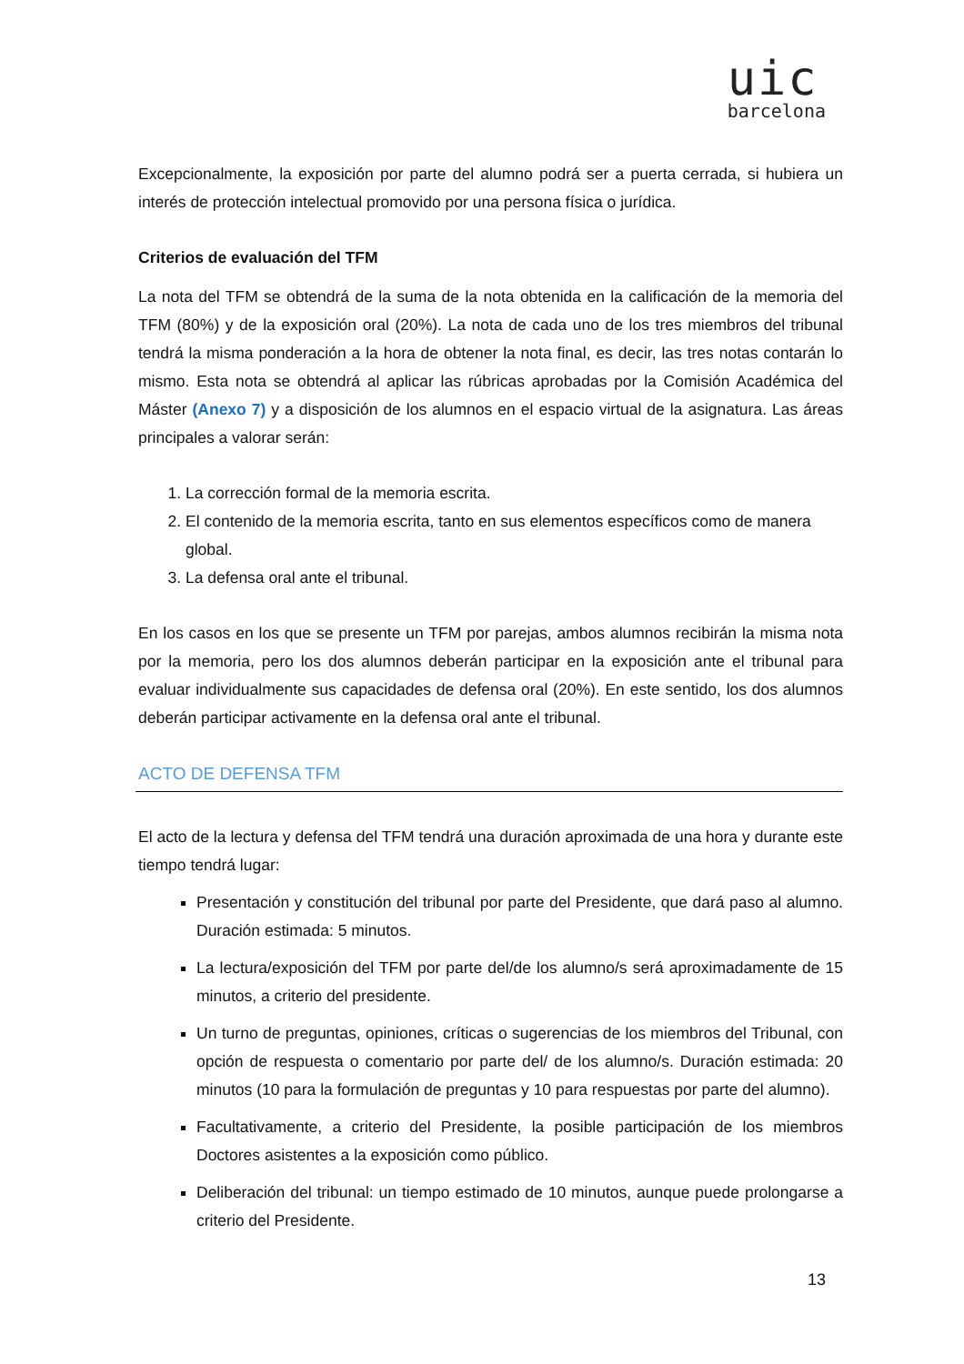uic
barcelona
Excepcionalmente, la exposición por parte del alumno podrá ser a puerta cerrada, si hubiera un interés de protección intelectual promovido por una persona física o jurídica.
Criterios de evaluación del TFM
La nota del TFM se obtendrá de la suma de la nota obtenida en la calificación de la memoria del TFM (80%) y de la exposición oral (20%). La nota de cada uno de los tres miembros del tribunal tendrá la misma ponderación a la hora de obtener la nota final, es decir, las tres notas contarán lo mismo. Esta nota se obtendrá al aplicar las rúbricas aprobadas por la Comisión Académica del Máster (Anexo 7) y a disposición de los alumnos en el espacio virtual de la asignatura. Las áreas principales a valorar serán:
1. La corrección formal de la memoria escrita.
2. El contenido de la memoria escrita, tanto en sus elementos específicos como de manera global.
3. La defensa oral ante el tribunal.
En los casos en los que se presente un TFM por parejas, ambos alumnos recibirán la misma nota por la memoria, pero los dos alumnos deberán participar en la exposición ante el tribunal para evaluar individualmente sus capacidades de defensa oral (20%). En este sentido, los dos alumnos deberán participar activamente en la defensa oral ante el tribunal.
ACTO DE DEFENSA TFM
El acto de la lectura y defensa del TFM tendrá una duración aproximada de una hora y durante este tiempo tendrá lugar:
Presentación y constitución del tribunal por parte del Presidente, que dará paso al alumno. Duración estimada: 5 minutos.
La lectura/exposición del TFM por parte del/de los alumno/s será aproximadamente de 15 minutos, a criterio del presidente.
Un turno de preguntas, opiniones, críticas o sugerencias de los miembros del Tribunal, con opción de respuesta o comentario por parte del/ de los alumno/s. Duración estimada: 20 minutos (10 para la formulación de preguntas y 10 para respuestas por parte del alumno).
Facultativamente, a criterio del Presidente, la posible participación de los miembros Doctores asistentes a la exposición como público.
Deliberación del tribunal: un tiempo estimado de 10 minutos, aunque puede prolongarse a criterio del Presidente.
13